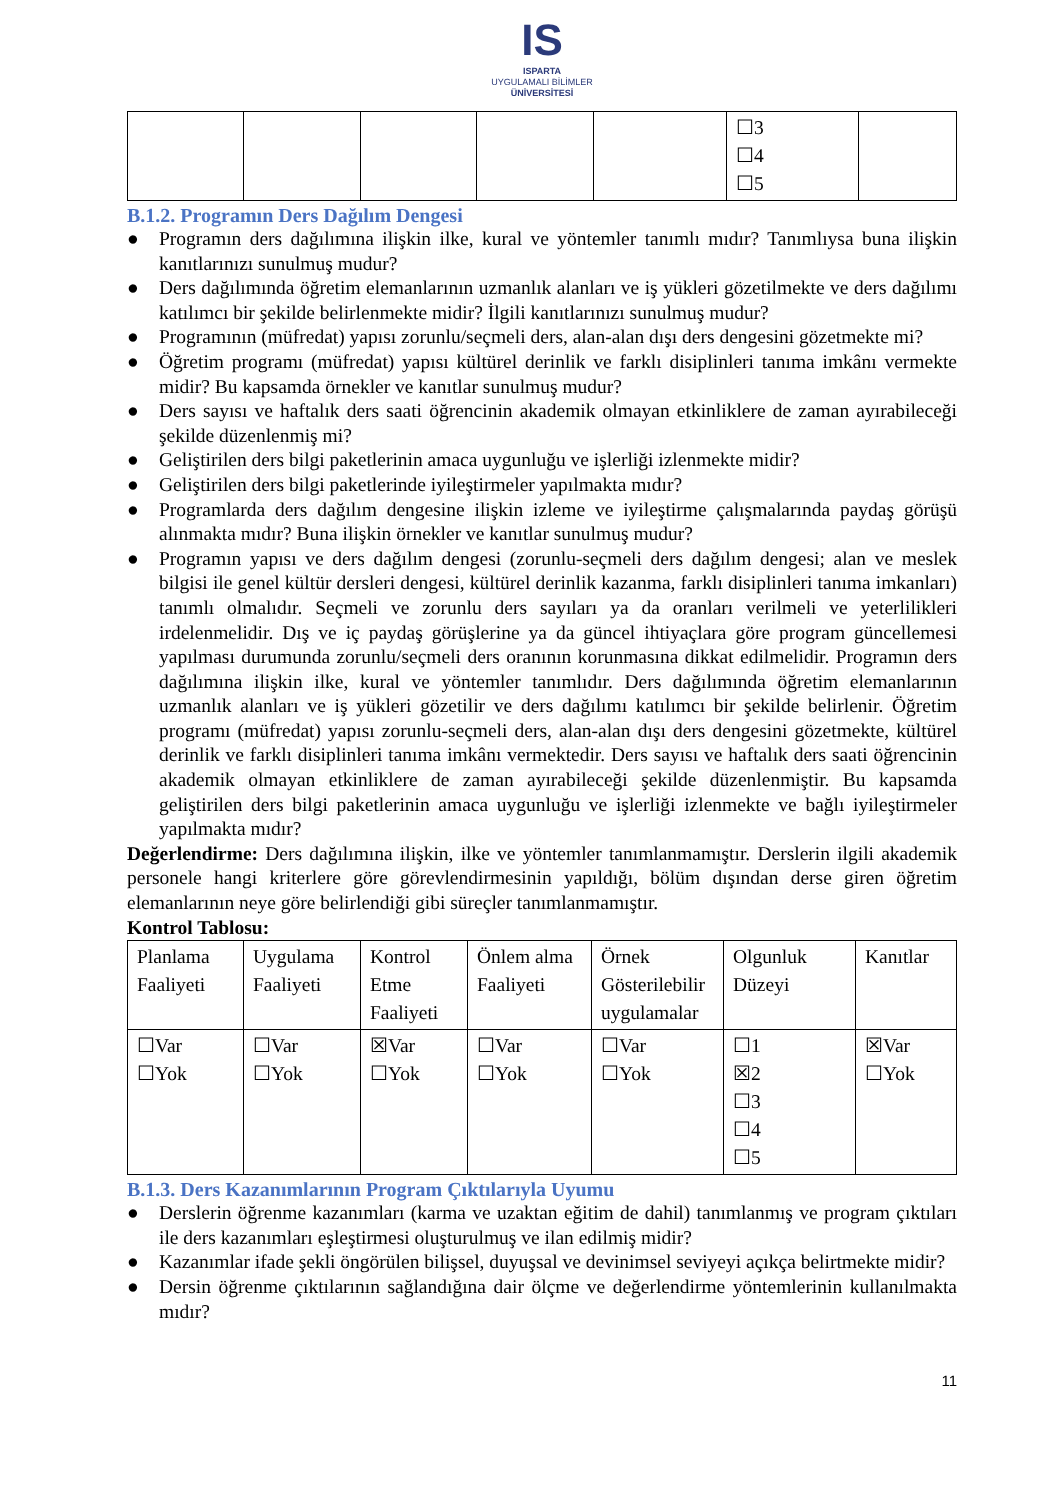IS
ISPARTA
UYGULAMALI BİLİMLER
ÜNİVERSİTESİ
| | | | | | ☐3 ☐4 ☐5 | |
B.1.2. Programın Ders Dağılım Dengesi
● Programın ders dağılımına ilişkin ilke, kural ve yöntemler tanımlı mıdır? Tanımlıysa buna ilişkin kanıtlarınızı sunulmuş mudur?
● Ders dağılımında öğretim elemanlarının uzmanlık alanları ve iş yükleri gözetilmekte ve ders dağılımı katılımcı bir şekilde belirlenmekte midir? İlgili kanıtlarınızı sunulmuş mudur?
● Programının (müfredat) yapısı zorunlu/seçmeli ders, alan-alan dışı ders dengesini gözetmekte mi?
● Öğretim programı (müfredat) yapısı kültürel derinlik ve farklı disiplinleri tanıma imkânı vermekte midir? Bu kapsamda örnekler ve kanıtlar sunulmuş mudur?
● Ders sayısı ve haftalık ders saati öğrencinin akademik olmayan etkinliklere de zaman ayırabileceği şekilde düzenlenmiş mi?
● Geliştirilen ders bilgi paketlerinin amaca uygunluğu ve işlerliği izlenmekte midir?
● Geliştirilen ders bilgi paketlerinde iyileştirmeler yapılmakta mıdır?
● Programlarda ders dağılım dengesine ilişkin izleme ve iyileştirme çalışmalarında paydaş görüşü alınmakta mıdır? Buna ilişkin örnekler ve kanıtlar sunulmuş mudur?
● Programın yapısı ve ders dağılım dengesi (zorunlu-seçmeli ders dağılım dengesi; alan ve meslek bilgisi ile genel kültür dersleri dengesi, kültürel derinlik kazanma, farklı disiplinleri tanıma imkanları) tanımlı olmalıdır. Seçmeli ve zorunlu ders sayıları ya da oranları verilmeli ve yeterlilikleri irdelenmelidir. Dış ve iç paydaş görüşlerine ya da güncel ihtiyaçlara göre program güncellemesi yapılması durumunda zorunlu/seçmeli ders oranının korunmasına dikkat edilmelidir. Programın ders dağılımına ilişkin ilke, kural ve yöntemler tanımlıdır. Ders dağılımında öğretim elemanlarının uzmanlık alanları ve iş yükleri gözetilir ve ders dağılımı katılımcı bir şekilde belirlenir. Öğretim programı (müfredat) yapısı zorunlu-seçmeli ders, alan-alan dışı ders dengesini gözetmekte, kültürel derinlik ve farklı disiplinleri tanıma imkânı vermektedir. Ders sayısı ve haftalık ders saati öğrencinin akademik olmayan etkinliklere de zaman ayırabileceği şekilde düzenlenmiştir. Bu kapsamda geliştirilen ders bilgi paketlerinin amaca uygunluğu ve işlerliği izlenmekte ve bağlı iyileştirmeler yapılmakta mıdır?
Değerlendirme: Ders dağılımına ilişkin, ilke ve yöntemler tanımlanmamıştır. Derslerin ilgili akademik personele hangi kriterlere göre görevlendirmesinin yapıldığı, bölüm dışından derse giren öğretim elemanlarının neye göre belirlendiği gibi süreçler tanımlanmamıştır.
Kontrol Tablosu:
| Planlama Faaliyeti | Uygulama Faaliyeti | Kontrol Etme Faaliyeti | Önlem alma Faaliyeti | Örnek Gösterilebilir uygulamalar | Olgunluk Düzeyi | Kanıtlar |
| ☐Var ☐Yok | ☐Var ☐Yok | ☒Var ☐Yok | ☐Var ☐Yok | ☐Var ☐Yok | ☐1 ☒2 ☐3 ☐4 ☐5 | ☒Var ☐Yok |
B.1.3. Ders Kazanımlarının Program Çıktılarıyla Uyumu
● Derslerin öğrenme kazanımları (karma ve uzaktan eğitim de dahil) tanımlanmış ve program çıktıları ile ders kazanımları eşleştirmesi oluşturulmuş ve ilan edilmiş midir?
● Kazanımlar ifade şekli öngörülen bilişsel, duyuşsal ve devinimsel seviyeyi açıkça belirtmekte midir?
● Dersin öğrenme çıktılarının sağlandığına dair ölçme ve değerlendirme yöntemlerinin kullanılmakta mıdır?
11